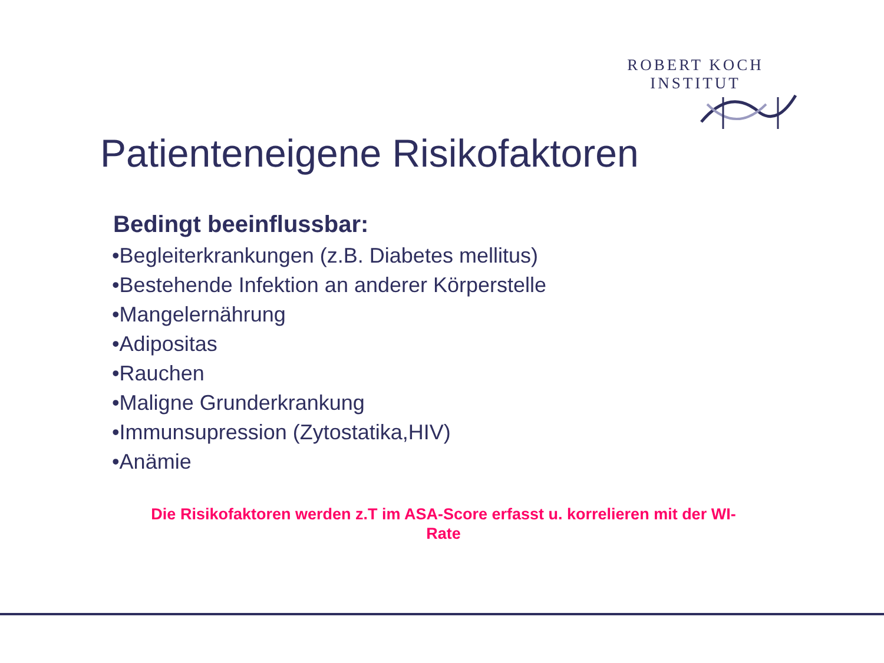ROBERT KOCH INSTITUT
Patienteneigene Risikofaktoren
Bedingt beeinflussbar:
•Begleiterkrankungen (z.B. Diabetes mellitus)
•Bestehende Infektion an anderer Körperstelle
•Mangelernährung
•Adipositas
•Rauchen
•Maligne Grunderkrankung
•Immunsupression (Zytostatika,HIV)
•Anämie
Die Risikofaktoren werden z.T im ASA-Score erfasst u. korrelieren mit der WI-
Rate